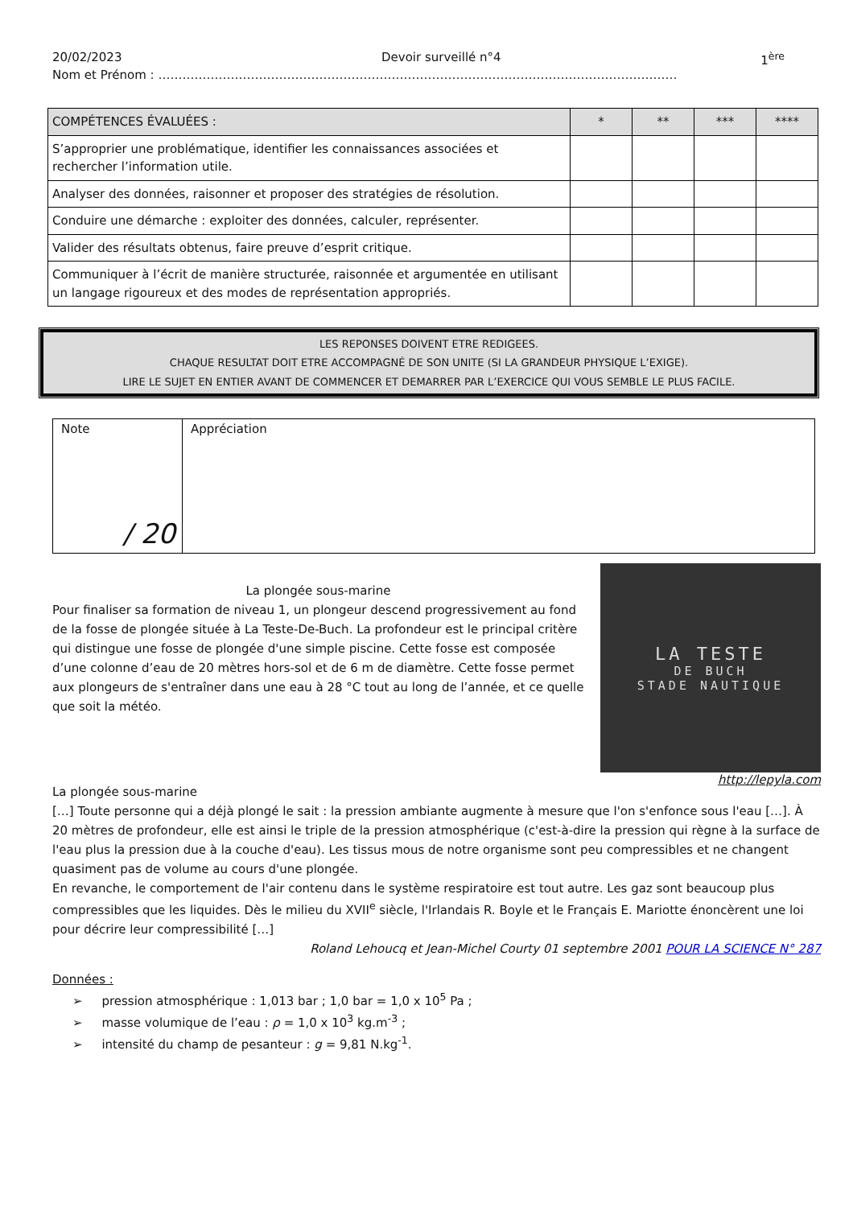20/02/2023 Devoir surveillé n°4 1<sup>ère</sup>
Nom et Prénom : …………………………………………………………………………………………………………………
| COMPÉTENCES ÉVALUÉES : | * | ** | *** | **** |
| --- | --- | --- | --- | --- |
| S’approprier une problématique, identifier les connaissances associées et rechercher l’information utile. | | | | |
| Analyser des données, raisonner et proposer des stratégies de résolution. | | | | |
| Conduire une démarche : exploiter des données, calculer, représenter. | | | | |
| Valider des résultats obtenus, faire preuve d’esprit critique. | | | | |
| Communiquer à l’écrit de manière structurée, raisonnée et argumentée en utilisant un langage rigoureux et des modes de représentation appropriés. | | | | |
LES REPONSES DOIVENT ETRE REDIGEES.
CHAQUE RESULTAT DOIT ETRE ACCOMPAGNÉ DE SON UNITE (SI LA GRANDEUR PHYSIQUE L’EXIGE).
LIRE LE SUJET EN ENTIER AVANT DE COMMENCER ET DEMARRER PAR L’EXERCICE QUI VOUS SEMBLE LE PLUS FACILE.
| Note / 20 | Appréciation |
La plongée sous-marine
Pour finaliser sa formation de niveau 1, un plongeur descend progressivement au fond de la fosse de plongée située à La Teste-De-Buch. La profondeur est le principal critère qui distingue une fosse de plongée d'une simple piscine. Cette fosse est composée d’une colonne d’eau de 20 mètres hors-sol et de 6 m de diamètre. Cette fosse permet aux plongeurs de s'entraîner dans une eau à 28 °C tout au long de l’année, et ce quelle que soit la météo.
LA TESTE
DE BUCH
STADE NAUTIQUE
http://lepyla.com
La plongée sous-marine
[…] Toute personne qui a déjà plongé le sait : la pression ambiante augmente à mesure que l'on s'enfonce sous l'eau […]. À 20 mètres de profondeur, elle est ainsi le triple de la pression atmosphérique (c'est-à-dire la pression qui règne à la surface de l'eau plus la pression due à la couche d'eau). Les tissus mous de notre organisme sont peu compressibles et ne changent quasiment pas de volume au cours d'une plongée.
En revanche, le comportement de l'air contenu dans le système respiratoire est tout autre. Les gaz sont beaucoup plus compressibles que les liquides. Dès le milieu du XVII<sup>e</sup> siècle, l'Irlandais R. Boyle et le Français E. Mariotte énoncèrent une loi pour décrire leur compressibilité […]
Roland Lehoucq et Jean-Michel Courty 01 septembre 2001 POUR LA SCIENCE N° 287
Données :
➢ pression atmosphérique : 1,013 bar ; 1,0 bar = 1,0 x 10<sup>5</sup> Pa ;
➢ masse volumique de l’eau : ρ = 1,0 x 10<sup>3</sup> kg.m<sup>-3</sup> ;
➢ intensité du champ de pesanteur : g = 9,81 N.kg<sup>-1</sup>.